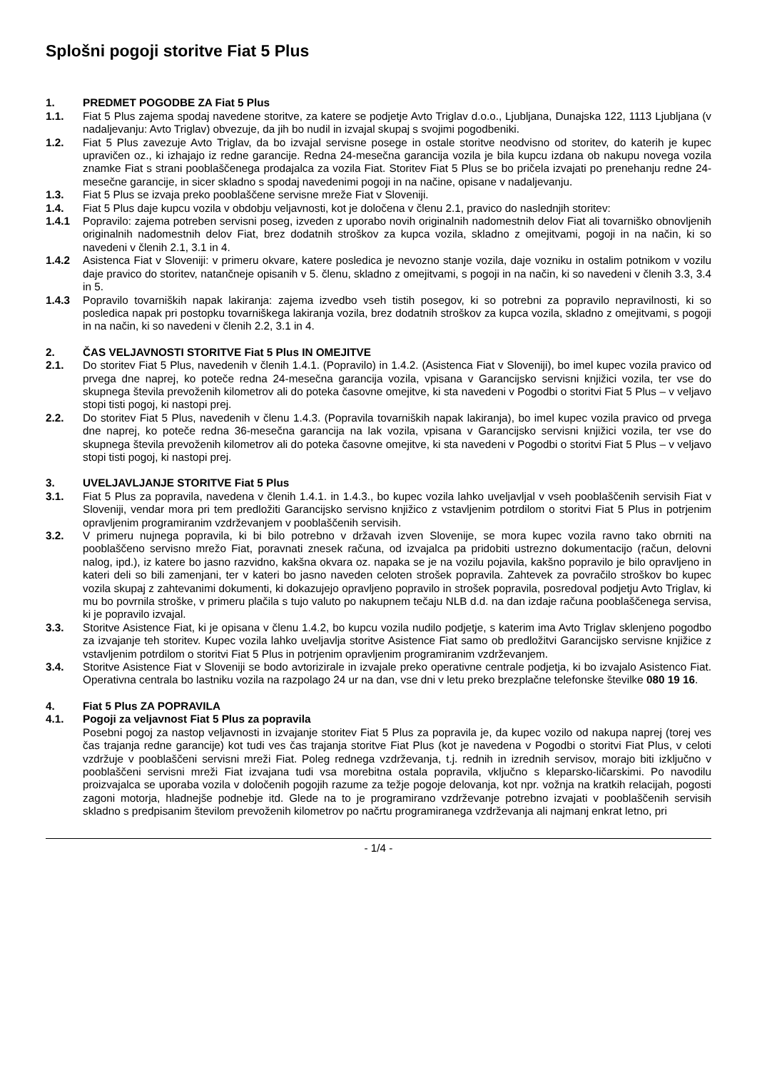Splošni pogoji storitve Fiat 5 Plus
1. PREDMET POGODBE ZA Fiat 5 Plus
1.1. Fiat 5 Plus zajema spodaj navedene storitve, za katere se podjetje Avto Triglav d.o.o., Ljubljana, Dunajska 122, 1113 Ljubljana (v nadaljevanju: Avto Triglav) obvezuje, da jih bo nudil in izvajal skupaj s svojimi pogodbeniki.
1.2. Fiat 5 Plus zavezuje Avto Triglav, da bo izvajal servisne posege in ostale storitve neodvisno od storitev, do katerih je kupec upravičen oz., ki izhajajo iz redne garancije. Redna 24-mesečna garancija vozila je bila kupcu izdana ob nakupu novega vozila znamke Fiat s strani pooblaščenega prodajalca za vozila Fiat. Storitev Fiat 5 Plus se bo pričela izvajati po prenehanju redne 24-mesečne garancije, in sicer skladno s spodaj navedenimi pogoji in na načine, opisane v nadaljevanju.
1.3. Fiat 5 Plus se izvaja preko pooblaščene servisne mreže Fiat v Sloveniji.
1.4. Fiat 5 Plus daje kupcu vozila v obdobju veljavnosti, kot je določena v členu 2.1, pravico do naslednjih storitev:
1.4.1 Popravilo: zajema potreben servisni poseg, izveden z uporabo novih originalnih nadomestnih delov Fiat ali tovarniško obnovljenih originalnih nadomestnih delov Fiat, brez dodatnih stroškov za kupca vozila, skladno z omejitvami, pogoji in na način, ki so navedeni v členih 2.1, 3.1 in 4.
1.4.2 Asistenca Fiat v Sloveniji: v primeru okvare, katere posledica je nevozno stanje vozila, daje vozniku in ostalim potnikom v vozilu daje pravico do storitev, natančneje opisanih v 5. členu, skladno z omejitvami, s pogoji in na način, ki so navedeni v členih 3.3, 3.4 in 5.
1.4.3 Popravilo tovarniških napak lakiranja: zajema izvedbo vseh tistih posegov, ki so potrebni za popravilo nepravilnosti, ki so posledica napak pri postopku tovarniškega lakiranja vozila, brez dodatnih stroškov za kupca vozila, skladno z omejitvami, s pogoji in na način, ki so navedeni v členih 2.2, 3.1 in 4.
2. ČAS VELJAVNOSTI STORITVE Fiat 5 Plus IN OMEJITVE
2.1. Do storitev Fiat 5 Plus, navedenih v členih 1.4.1. (Popravilo) in 1.4.2. (Asistenca Fiat v Sloveniji), bo imel kupec vozila pravico od prvega dne naprej, ko poteče redna 24-mesečna garancija vozila, vpisana v Garancijsko servisni knjižici vozila, ter vse do skupnega števila prevoženih kilometrov ali do poteka časovne omejitve, ki sta navedeni v Pogodbi o storitvi Fiat 5 Plus – v veljavo stopi tisti pogoj, ki nastopi prej.
2.2. Do storitev Fiat 5 Plus, navedenih v členu 1.4.3. (Popravila tovarniških napak lakiranja), bo imel kupec vozila pravico od prvega dne naprej, ko poteče redna 36-mesečna garancija na lak vozila, vpisana v Garancijsko servisni knjižici vozila, ter vse do skupnega števila prevoženih kilometrov ali do poteka časovne omejitve, ki sta navedeni v Pogodbi o storitvi Fiat 5 Plus – v veljavo stopi tisti pogoj, ki nastopi prej.
3. UVELJAVLJANJE STORITVE Fiat 5 Plus
3.1. Fiat 5 Plus za popravila, navedena v členih 1.4.1. in 1.4.3., bo kupec vozila lahko uveljavljal v vseh pooblaščenih servisih Fiat v Sloveniji, vendar mora pri tem predložiti Garancijsko servisno knjižico z vstavljenim potrdilom o storitvi Fiat 5 Plus in potrjenim opravljenim programiranim vzdrževanjem v pooblaščenih servisih.
3.2. V primeru nujnega popravila, ki bi bilo potrebno v državah izven Slovenije, se mora kupec vozila ravno tako obrniti na pooblaščeno servisno mrežo Fiat, poravnati znesek računa, od izvajalca pa pridobiti ustrezno dokumentacijo (račun, delovni nalog, ipd.), iz katere bo jasno razvidno, kakšna okvara oz. napaka se je na vozilu pojavila, kakšno popravilo je bilo opravljeno in kateri deli so bili zamenjani, ter v kateri bo jasno naveden celoten strošek popravila. Zahtevek za povračilo stroškov bo kupec vozila skupaj z zahtevanimi dokumenti, ki dokazujejo opravljeno popravilo in strošek popravila, posredoval podjetju Avto Triglav, ki mu bo povrnila stroške, v primeru plačila s tujo valuto po nakupnem tečaju NLB d.d. na dan izdaje računa pooblaščenega servisa, ki je popravilo izvajal.
3.3. Storitve Asistence Fiat, ki je opisana v členu 1.4.2, bo kupcu vozila nudilo podjetje, s katerim ima Avto Triglav sklenjeno pogodbo za izvajanje teh storitev. Kupec vozila lahko uveljavlja storitve Asistence Fiat samo ob predložitvi Garancijsko servisne knjižice z vstavljenim potrdilom o storitvi Fiat 5 Plus in potrjenim opravljenim programiranim vzdrževanjem.
3.4. Storitve Asistence Fiat v Sloveniji se bodo avtorizirale in izvajale preko operativne centrale podjetja, ki bo izvajalo Asistenco Fiat. Operativna centrala bo lastniku vozila na razpolago 24 ur na dan, vse dni v letu preko brezplačne telefonske številke 080 19 16.
4. Fiat 5 Plus ZA POPRAVILA
4.1. Pogoji za veljavnost Fiat 5 Plus za popravila
Posebni pogoj za nastop veljavnosti in izvajanje storitev Fiat 5 Plus za popravila je, da kupec vozilo od nakupa naprej (torej ves čas trajanja redne garancije) kot tudi ves čas trajanja storitve Fiat Plus (kot je navedena v Pogodbi o storitvi Fiat Plus, v celoti vzdržuje v pooblaščeni servisni mreži Fiat. Poleg rednega vzdrževanja, t.j. rednih in izrednih servisov, morajo biti izključno v pooblaščeni servisni mreži Fiat izvajana tudi vsa morebitna ostala popravila, vključno s kleparsko-ličarskimi. Po navodilu proizvajalca se uporaba vozila v določenih pogojih razume za težje pogoje delovanja, kot npr. vožnja na kratkih relacijah, pogosti zagoni motorja, hladnejše podnebje itd. Glede na to je programirano vzdrževanje potrebno izvajati v pooblaščenih servisih skladno s predpisanim številom prevoženih kilometrov po načrtu programiranega vzdrževanja ali najmanj enkrat letno, pri
- 1/4 -